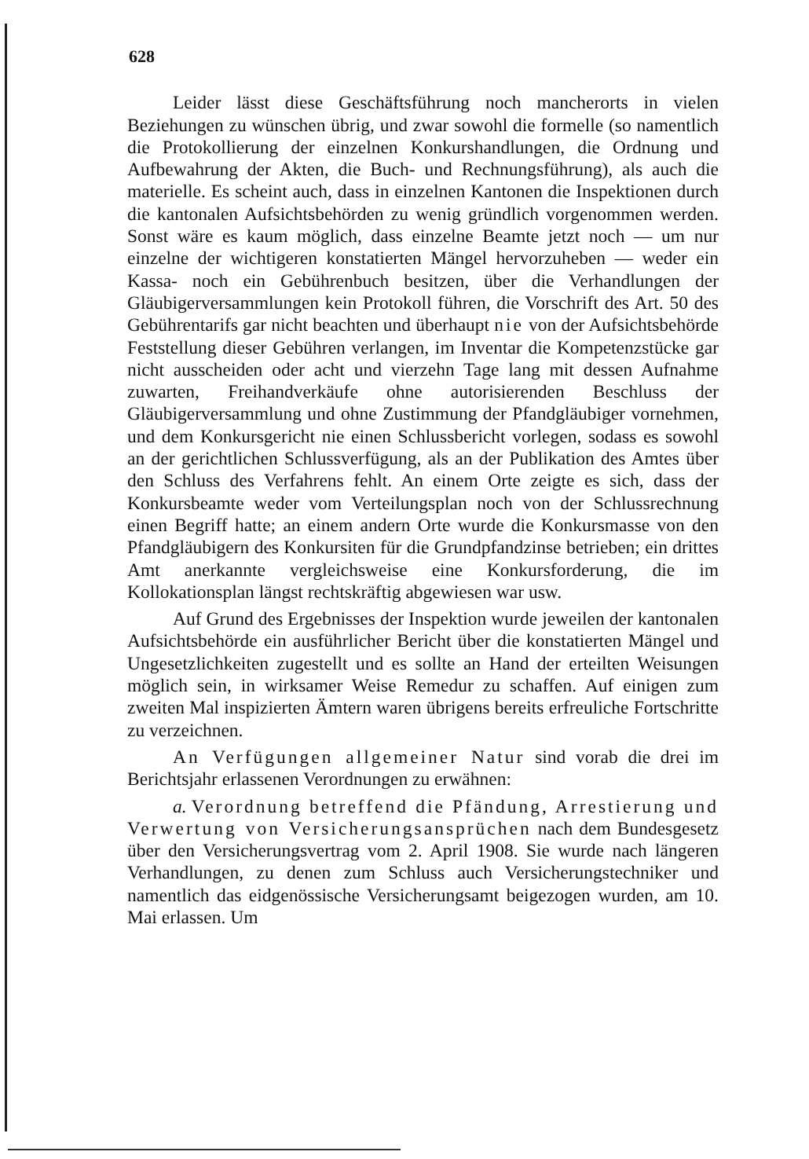628
Leider lässt diese Geschäftsführung noch mancherorts in vielen Beziehungen zu wünschen übrig, und zwar sowohl die formelle (so namentlich die Protokollierung der einzelnen Konkurshandlungen, die Ordnung und Aufbewahrung der Akten, die Buch- und Rechnungsführung), als auch die materielle. Es scheint auch, dass in einzelnen Kantonen die Inspektionen durch die kantonalen Aufsichtsbehörden zu wenig gründlich vorgenommen werden. Sonst wäre es kaum möglich, dass einzelne Beamte jetzt noch — um nur einzelne der wichtigeren konstatierten Mängel hervorzuheben — weder ein Kassa- noch ein Gebührenbuch besitzen, über die Verhandlungen der Gläubigerversammlungen kein Protokoll führen, die Vorschrift des Art. 50 des Gebührentarifs gar nicht beachten und überhaupt nie von der Aufsichtsbehörde Feststellung dieser Gebühren verlangen, im Inventar die Kompetenzstücke gar nicht ausscheiden oder acht und vierzehn Tage lang mit dessen Aufnahme zuwarten, Freihandverkäufe ohne autorisierenden Beschluss der Gläubigerversammlung und ohne Zustimmung der Pfandgläubiger vornehmen, und dem Konkursgericht nie einen Schlussbericht vorlegen, sodass es sowohl an der gerichtlichen Schlussverfügung, als an der Publikation des Amtes über den Schluss des Verfahrens fehlt. An einem Orte zeigte es sich, dass der Konkursbeamte weder vom Verteilungsplan noch von der Schlussrechnung einen Begriff hatte; an einem andern Orte wurde die Konkursmasse von den Pfandgläubigern des Konkursiten für die Grundpfandzinse betrieben; ein drittes Amt anerkannte vergleichsweise eine Konkursforderung, die im Kollokationsplan längst rechtskräftig abgewiesen war usw.
Auf Grund des Ergebnisses der Inspektion wurde jeweilen der kantonalen Aufsichtsbehörde ein ausführlicher Bericht über die konstatierten Mängel und Ungesetzlichkeiten zugestellt und es sollte an Hand der erteilten Weisungen möglich sein, in wirksamer Weise Remedur zu schaffen. Auf einigen zum zweiten Mal inspizierten Ämtern waren übrigens bereits erfreuliche Fortschritte zu verzeichnen.
An Verfügungen allgemeiner Natur sind vorab die drei im Berichtsjahr erlassenen Verordnungen zu erwähnen:
a. Verordnung betreffend die Pfändung, Arrestierung und Verwertung von Versicherungsansprüchen nach dem Bundesgesetz über den Versicherungsvertrag vom 2. April 1908. Sie wurde nach längeren Verhandlungen, zu denen zum Schluss auch Versicherungstechniker und namentlich das eidgenössische Versicherungsamt beigezogen wurden, am 10. Mai erlassen. Um